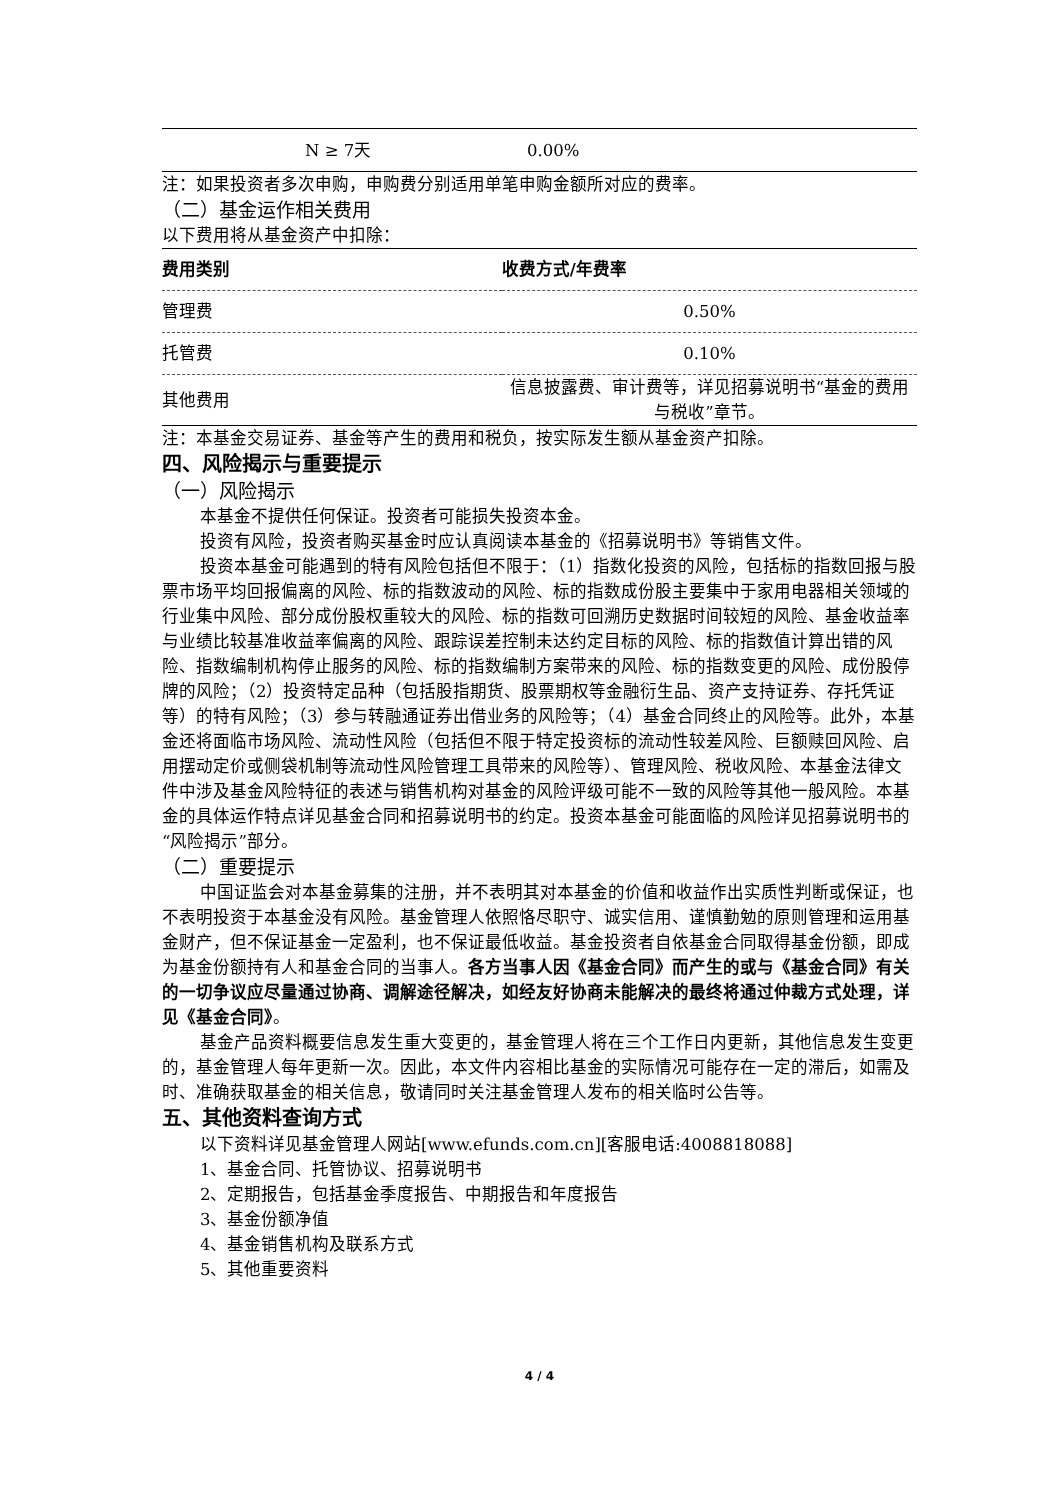| | N ≥ 7天 | 0.00% |
注：如果投资者多次申购，申购费分别适用单笔申购金额所对应的费率。
（二）基金运作相关费用
以下费用将从基金资产中扣除：
| 费用类别 | 收费方式/年费率 |
| --- | --- |
| 管理费 | 0.50% |
| 托管费 | 0.10% |
| 其他费用 | 信息披露费、审计费等，详见招募说明书“基金的费用与税收”章节。 |
注：本基金交易证券、基金等产生的费用和税负，按实际发生额从基金资产扣除。
四、风险揭示与重要提示
（一）风险揭示
本基金不提供任何保证。投资者可能损失投资本金。
投资有风险，投资者购买基金时应认真阅读本基金的《招募说明书》等销售文件。
投资本基金可能遇到的特有风险包括但不限于：（1）指数化投资的风险，包括标的指数回报与股票市场平均回报偏离的风险、标的指数波动的风险、标的指数成份股主要集中于家用电器相关领域的行业集中风险、部分成份股权重较大的风险、标的指数可回溯历史数据时间较短的风险、基金收益率与业绩比较基准收益率偏离的风险、跟踪误差控制未达约定目标的风险、标的指数值计算出错的风险、指数编制机构停止服务的风险、标的指数编制方案带来的风险、标的指数变更的风险、成份股停牌的风险；（2）投资特定品种（包括股指期货、股票期权等金融衍生品、资产支持证券、存托凭证等）的特有风险；（3）参与转融通证券出借业务的风险等；（4）基金合同终止的风险等。此外，本基金还将面临市场风险、流动性风险（包括但不限于特定投资标的流动性较差风险、巨额赎回风险、启用摆动定价或侧袋机制等流动性风险管理工具带来的风险等）、管理风险、税收风险、本基金法律文件中涉及基金风险特征的表述与销售机构对基金的风险评级可能不一致的风险等其他一般风险。本基金的具体运作特点详见基金合同和招募说明书的约定。投资本基金可能面临的风险详见招募说明书的“风险揭示”部分。
（二）重要提示
中国证监会对本基金募集的注册，并不表明其对本基金的价值和收益作出实质性判断或保证，也不表明投资于本基金没有风险。基金管理人依照恪尽职守、诚实信用、谨慎勤勉的原则管理和运用基金财产，但不保证基金一定盈利，也不保证最低收益。基金投资者自依基金合同取得基金份额，即成为基金份额持有人和基金合同的当事人。各方当事人因《基金合同》而产生的或与《基金合同》有关的一切争议应尽量通过协商、调解途径解决，如经友好协商未能解决的最终将通过仲裁方式处理，详见《基金合同》。
基金产品资料概要信息发生重大变更的，基金管理人将在三个工作日内更新，其他信息发生变更的，基金管理人每年更新一次。因此，本文件内容相比基金的实际情况可能存在一定的滞后，如需及时、准确获取基金的相关信息，敬请同时关注基金管理人发布的相关临时公告等。
五、其他资料查询方式
以下资料详见基金管理人网站[www.efunds.com.cn][客服电话:4008818088]
1、基金合同、托管协议、招募说明书
2、定期报告，包括基金季度报告、中期报告和年度报告
3、基金份额净值
4、基金销售机构及联系方式
5、其他重要资料
4 / 4